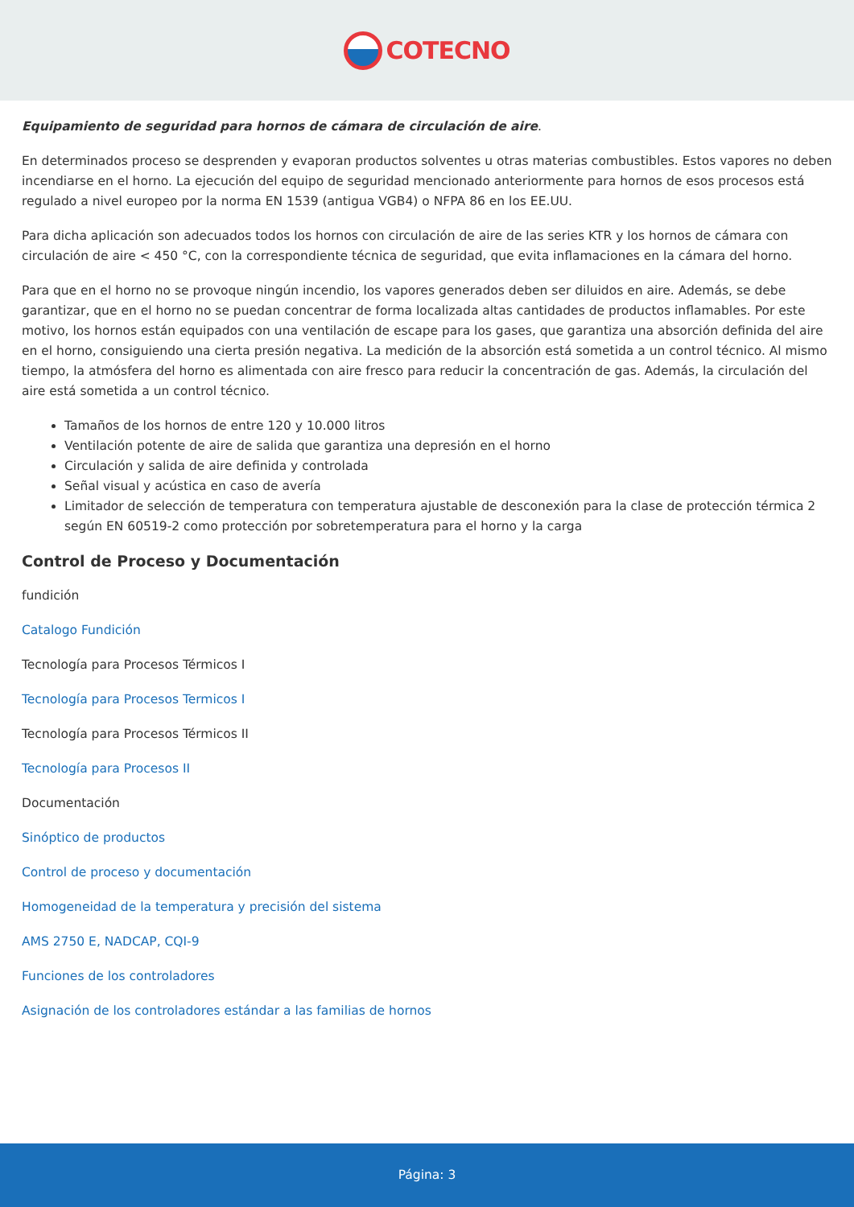COTECNO
Equipamiento de seguridad para hornos de cámara de circulación de aire.
En determinados proceso se desprenden y evaporan productos solventes u otras materias combustibles. Estos vapores no deben incendiarse en el horno. La ejecución del equipo de seguridad mencionado anteriormente para hornos de esos procesos está regulado a nivel europeo por la norma EN 1539 (antigua VGB4) o NFPA 86 en los EE.UU.
Para dicha aplicación son adecuados todos los hornos con circulación de aire de las series KTR y los hornos de cámara con circulación de aire < 450 °C, con la correspondiente técnica de seguridad, que evita inflamaciones en la cámara del horno.
Para que en el horno no se provoque ningún incendio, los vapores generados deben ser diluidos en aire. Además, se debe garantizar, que en el horno no se puedan concentrar de forma localizada altas cantidades de productos inflamables. Por este motivo, los hornos están equipados con una ventilación de escape para los gases, que garantiza una absorción definida del aire en el horno, consiguiendo una cierta presión negativa. La medición de la absorción está sometida a un control técnico. Al mismo tiempo, la atmósfera del horno es alimentada con aire fresco para reducir la concentración de gas. Además, la circulación del aire está sometida a un control técnico.
Tamaños de los hornos de entre 120 y 10.000 litros
Ventilación potente de aire de salida que garantiza una depresión en el horno
Circulación y salida de aire definida y controlada
Señal visual y acústica en caso de avería
Limitador de selección de temperatura con temperatura ajustable de desconexión para la clase de protección térmica 2 según EN 60519-2 como protección por sobretemperatura para el horno y la carga
Control de Proceso y Documentación
fundición
Catalogo Fundición
Tecnología para Procesos Térmicos I
Tecnología para Procesos Termicos I
Tecnología para Procesos Térmicos II
Tecnología para Procesos II
Documentación
Sinóptico de productos
Control de proceso y documentación
Homogeneidad de la temperatura y precisión del sistema
AMS 2750 E, NADCAP, CQI-9
Funciones de los controladores
Asignación de los controladores estándar a las familias de hornos
Página: 3